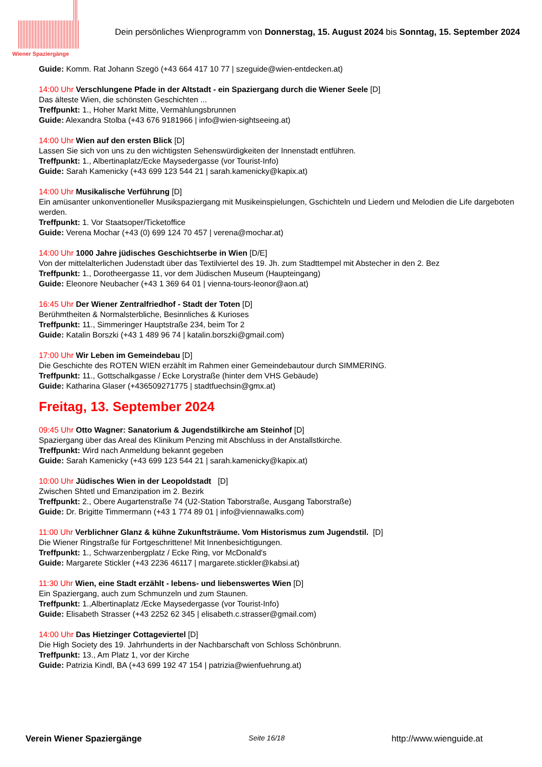Wiener Spaziergänge
Dein persönliches Wienprogramm von Donnerstag, 15. August 2024 bis Sonntag, 15. September 2024
Guide: Komm. Rat Johann Szegö (+43 664 417 10 77 | szeguide@wien-entdecken.at)
14:00 Uhr Verschlungene Pfade in der Altstadt - ein Spaziergang durch die Wiener Seele [D]
Das älteste Wien, die schönsten Geschichten ...
Treffpunkt: 1., Hoher Markt Mitte, Vermählungsbrunnen
Guide: Alexandra Stolba (+43 676 9181966 | info@wien-sightseeing.at)
14:00 Uhr Wien auf den ersten Blick [D]
Lassen Sie sich von uns zu den wichtigsten Sehenswürdigkeiten der Innenstadt entführen.
Treffpunkt: 1., Albertinaplatz/Ecke Maysedergasse (vor Tourist-Info)
Guide: Sarah Kamenicky (+43 699 123 544 21 | sarah.kamenicky@kapix.at)
14:00 Uhr Musikalische Verführung [D]
Ein amüsanter unkonventioneller Musikspaziergang mit Musikeinspielungen, Gschichteln und Liedern und Melodien die Life dargeboten werden.
Treffpunkt: 1. Vor Staatsoper/Ticketoffice
Guide: Verena Mochar (+43 (0) 699 124 70 457 | verena@mochar.at)
14:00 Uhr 1000 Jahre jüdisches Geschichtserbe in Wien [D/E]
Von der mittelalterlichen Judenstadt über das Textilviertel des 19. Jh. zum Stadttempel mit Abstecher in den 2. Bez
Treffpunkt: 1., Dorotheergasse 11, vor dem Jüdischen Museum (Haupteingang)
Guide: Eleonore Neubacher (+43 1 369 64 01 | vienna-tours-leonor@aon.at)
16:45 Uhr Der Wiener Zentralfriedhof - Stadt der Toten [D]
Berühmtheiten & Normalsterbliche, Besinnliches & Kurioses
Treffpunkt: 11., Simmeringer Hauptstraße 234, beim Tor 2
Guide: Katalin Borszki (+43 1 489 96 74 | katalin.borszki@gmail.com)
17:00 Uhr Wir Leben im Gemeindebau [D]
Die Geschichte des ROTEN WIEN erzählt im Rahmen einer Gemeindebautour durch SIMMERING.
Treffpunkt: 11., Gottschalkgasse / Ecke Lorystraße (hinter dem VHS Gebäude)
Guide: Katharina Glaser (+436509271775 | stadtfuechsin@gmx.at)
Freitag, 13. September 2024
09:45 Uhr Otto Wagner: Sanatorium & Jugendstilkirche am Steinhof [D]
Spaziergang über das Areal des Klinikum Penzing mit Abschluss in der Anstallstkirche.
Treffpunkt: Wird nach Anmeldung bekannt gegeben
Guide: Sarah Kamenicky (+43 699 123 544 21 | sarah.kamenicky@kapix.at)
10:00 Uhr Jüdisches Wien in der Leopoldstadt [D]
Zwischen Shtetl und Emanzipation im 2. Bezirk
Treffpunkt: 2., Obere Augartenstraße 74 (U2-Station Taborstraße, Ausgang Taborstraße)
Guide: Dr. Brigitte Timmermann (+43 1 774 89 01 | info@viennawalks.com)
11:00 Uhr Verblichner Glanz & kühne Zukunftsträume. Vom Historismus zum Jugendstil. [D]
Die Wiener Ringstraße für Fortgeschrittene! Mit Innenbesichtigungen.
Treffpunkt: 1., Schwarzenbergplatz / Ecke Ring, vor McDonald's
Guide: Margarete Stickler (+43 2236 46117 | margarete.stickler@kabsi.at)
11:30 Uhr Wien, eine Stadt erzählt - lebens- und liebenswertes Wien [D]
Ein Spaziergang, auch zum Schmunzeln und zum Staunen.
Treffpunkt: 1.,Albertinaplatz /Ecke Maysedergasse (vor Tourist-Info)
Guide: Elisabeth Strasser (+43 2252 62 345 | elisabeth.c.strasser@gmail.com)
14:00 Uhr Das Hietzinger Cottageviertel [D]
Die High Society des 19. Jahrhunderts in der Nachbarschaft von Schloss Schönbrunn.
Treffpunkt: 13., Am Platz 1, vor der Kirche
Guide: Patrizia Kindl, BA (+43 699 192 47 154 | patrizia@wienfuehrung.at)
Verein Wiener Spaziergänge Seite 16/18 http://www.wienguide.at